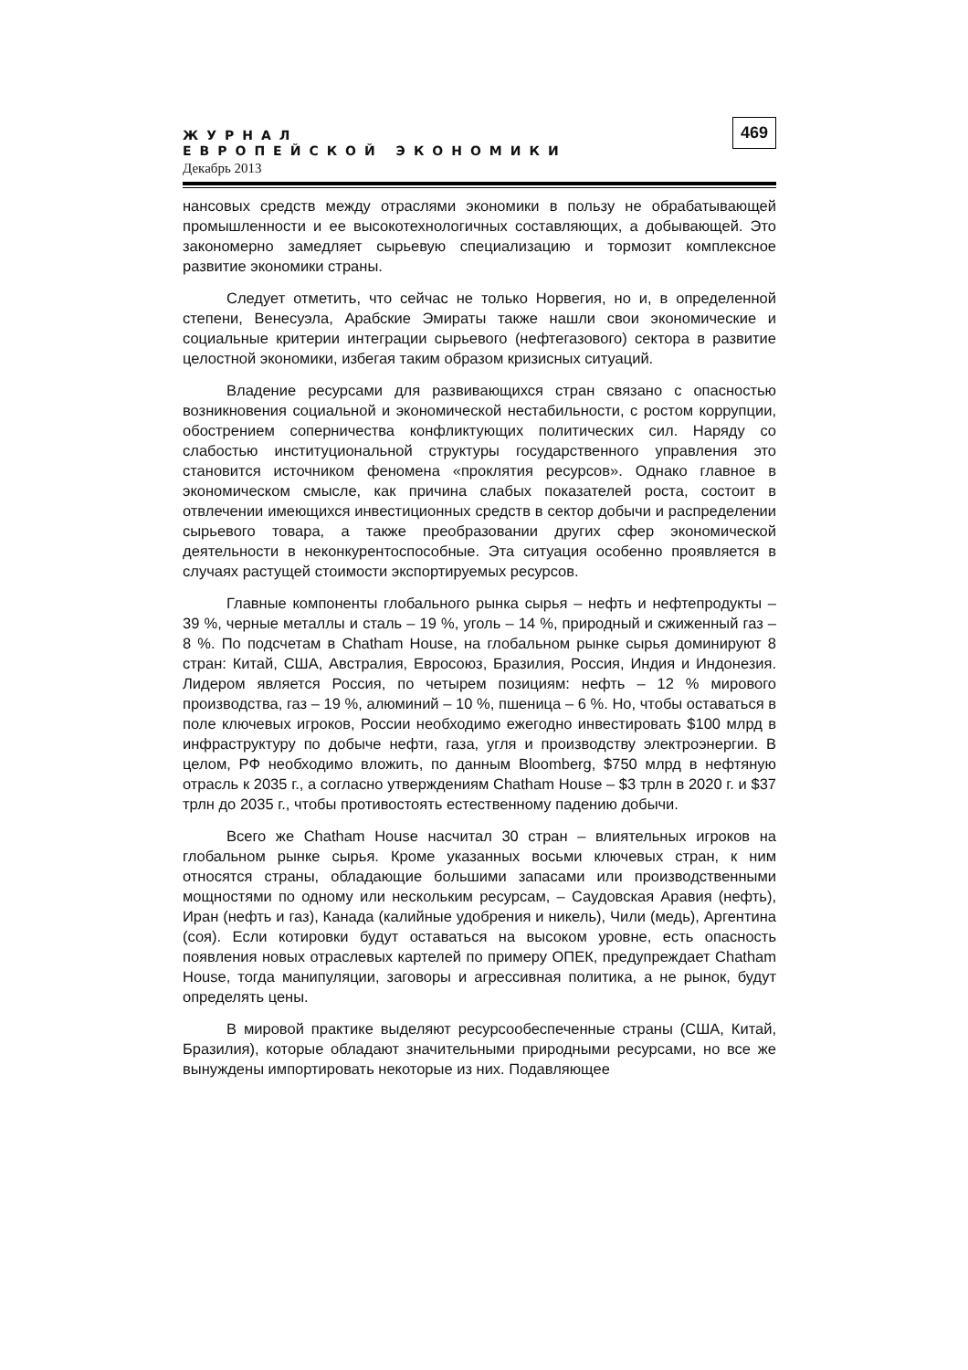ЖУРНАЛ
ЕВРОПЕЙСКОЙ ЭКОНОМИКИ
Декабрь 2013
469
нансовых средств между отраслями экономики в пользу не обрабатывающей промышленности и ее высокотехнологичных составляющих, а добывающей. Это закономерно замедляет сырьевую специализацию и тормозит комплексное развитие экономики страны.
Следует отметить, что сейчас не только Норвегия, но и, в определенной степени, Венесуэла, Арабские Эмираты также нашли свои экономические и социальные критерии интеграции сырьевого (нефтегазового) сектора в развитие целостной экономики, избегая таким образом кризисных ситуаций.
Владение ресурсами для развивающихся стран связано с опасностью возникновения социальной и экономической нестабильности, с ростом коррупции, обострением соперничества конфликтующих политических сил. Наряду со слабостью институциональной структуры государственного управления это становится источником феномена «проклятия ресурсов». Однако главное в экономическом смысле, как причина слабых показателей роста, состоит в отвлечении имеющихся инвестиционных средств в сектор добычи и распределении сырьевого товара, а также преобразовании других сфер экономической деятельности в неконкурентоспособные. Эта ситуация особенно проявляется в случаях растущей стоимости экспортируемых ресурсов.
Главные компоненты глобального рынка сырья – нефть и нефтепродукты – 39 %, черные металлы и сталь – 19 %, уголь – 14 %, природный и сжиженный газ – 8 %. По подсчетам в Chatham House, на глобальном рынке сырья доминируют 8 стран: Китай, США, Австралия, Евросоюз, Бразилия, Россия, Индия и Индонезия. Лидером является Россия, по четырем позициям: нефть – 12 % мирового производства, газ – 19 %, алюминий – 10 %, пшеница – 6 %. Но, чтобы оставаться в поле ключевых игроков, России необходимо ежегодно инвестировать $100 млрд в инфраструктуру по добыче нефти, газа, угля и производству электроэнергии. В целом, РФ необходимо вложить, по данным Bloomberg, $750 млрд в нефтяную отрасль к 2035 г., а согласно утверждениям Chatham House – $3 трлн в 2020 г. и $37 трлн до 2035 г., чтобы противостоять естественному падению добычи.
Всего же Chatham House насчитал 30 стран – влиятельных игроков на глобальном рынке сырья. Кроме указанных восьми ключевых стран, к ним относятся страны, обладающие большими запасами или производственными мощностями по одному или нескольким ресурсам, – Саудовская Аравия (нефть), Иран (нефть и газ), Канада (калийные удобрения и никель), Чили (медь), Аргентина (соя). Если котировки будут оставаться на высоком уровне, есть опасность появления новых отраслевых картелей по примеру ОПЕК, предупреждает Chatham House, тогда манипуляции, заговоры и агрессивная политика, а не рынок, будут определять цены.
В мировой практике выделяют ресурсообеспеченные страны (США, Китай, Бразилия), которые обладают значительными природными ресурсами, но все же вынуждены импортировать некоторые из них. Подавляющее